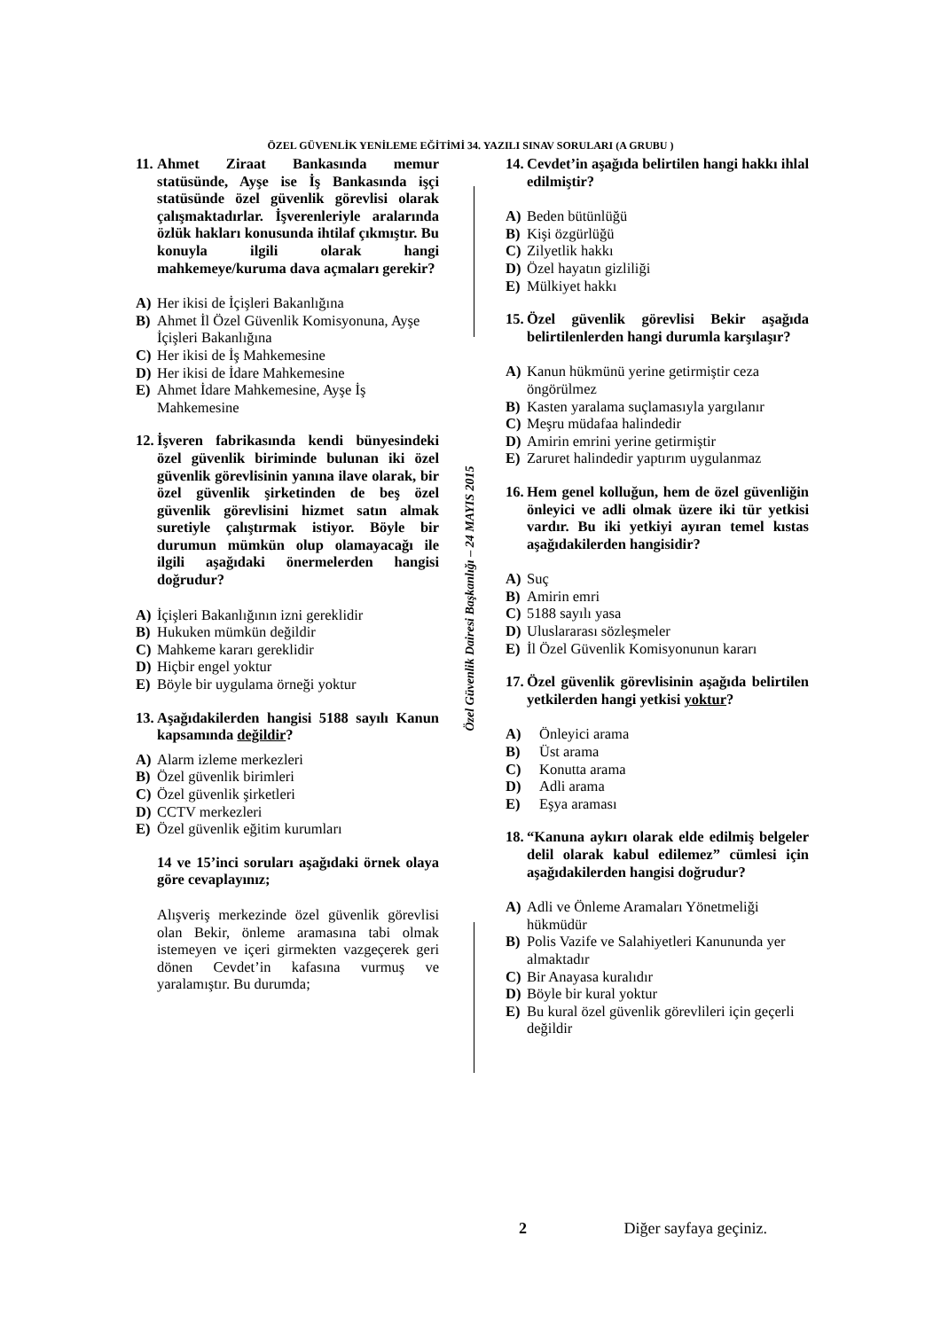ÖZEL GÜVENLİK YENİLEME EĞİTİMİ 34. YAZILI SINAV SORULARI (A GRUBU )
11. Ahmet Ziraat Bankasında memur statüsünde, Ayşe ise İş Bankasında işçi statüsünde özel güvenlik görevlisi olarak çalışmaktadırlar. İşverenleriyle aralarında özlük hakları konusunda ihtilaf çıkmıştır. Bu konuyla ilgili olarak hangi mahkemeye/kuruma dava açmaları gerekir?
A) Her ikisi de İçişleri Bakanlığına
B) Ahmet İl Özel Güvenlik Komisyonuna, Ayşe İçişleri Bakanlığına
C) Her ikisi de İş Mahkemesine
D) Her ikisi de İdare Mahkemesine
E) Ahmet İdare Mahkemesine, Ayşe İş Mahkemesine
12. İşveren fabrikasında kendi bünyesindeki özel güvenlik biriminde bulunan iki özel güvenlik görevlisinin yanına ilave olarak, bir özel güvenlik şirketinden de beş özel güvenlik görevlisini hizmet satın almak suretiyle çalıştırmak istiyor. Böyle bir durumun mümkün olup olamayacağı ile ilgili aşağıdaki önermelerden hangisi doğrudur?
A) İçişleri Bakanlığının izni gereklidir
B) Hukuken mümkün değildir
C) Mahkeme kararı gereklidir
D) Hiçbir engel yoktur
E) Böyle bir uygulama örneği yoktur
13. Aşağıdakilerden hangisi 5188 sayılı Kanun kapsamında değildir?
A) Alarm izleme merkezleri
B) Özel güvenlik birimleri
C) Özel güvenlik şirketleri
D) CCTV merkezleri
E) Özel güvenlik eğitim kurumları
14 ve 15’inci soruları aşağıdaki örnek olaya göre cevaplayınız;
Alışveriş merkezinde özel güvenlik görevlisi olan Bekir, önleme aramasına tabi olmak istemeyen ve içeri girmekten vazgeçerek geri dönen Cevdet’in kafasına vurmuş ve yaralamıştır. Bu durumda;
Özel Güvenlik Dairesi Başkanlığı – 24 MAYIS 2015
14. Cevdet’in aşağıda belirtilen hangi hakkı ihlal edilmiştir?
A) Beden bütünlüğü
B) Kişi özgürlüğü
C) Zilyetlik hakkı
D) Özel hayatın gizliliği
E) Mülkiyet hakkı
15. Özel güvenlik görevlisi Bekir aşağıda belirtilenlerden hangi durumla karşılaşır?
A) Kanun hükmünü yerine getirmiştir ceza öngörülmez
B) Kasten yaralama suçlamasıyla yargılanır
C) Meşru müdafaa halindedir
D) Amirin emrini yerine getirmiştir
E) Zaruret halindedir yaptırım uygulanmaz
16. Hem genel kolluğun, hem de özel güvenliğin önleyici ve adli olmak üzere iki tür yetkisi vardır. Bu iki yetkiyi ayıran temel kıstas aşağıdakilerden hangisidir?
A) Suç
B) Amirin emri
C) 5188 sayılı yasa
D) Uluslararası sözleşmeler
E) İl Özel Güvenlik Komisyonunun kararı
17. Özel güvenlik görevlisinin aşağıda belirtilen yetkilerden hangi yetkisi yoktur?
A) Önleyici arama
B) Üst arama
C) Konutta arama
D) Adli arama
E) Eşya araması
18. “Kanuna aykırı olarak elde edilmiş belgeler delil olarak kabul edilemez” cümlesi için aşağıdakilerden hangisi doğrudur?
A) Adli ve Önleme Aramaları Yönetmeliği hükmüdür
B) Polis Vazife ve Salahiyetleri Kanununda yer almaktadır
C) Bir Anayasa kuralıdır
D) Böyle bir kural yoktur
E) Bu kural özel güvenlik görevlileri için geçerli değildir
2 Diğer sayfaya geçiniz.